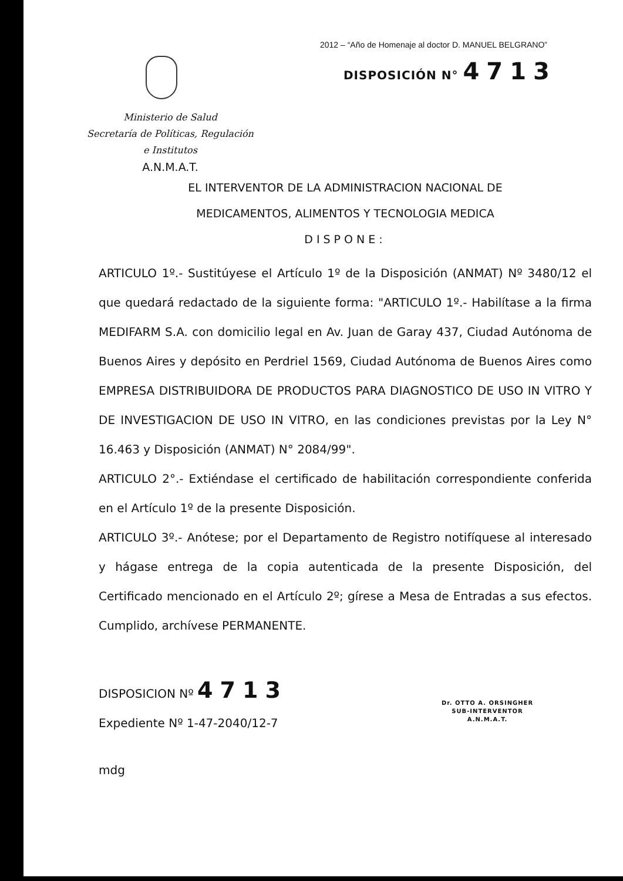2012 – “Año de Homenaje al doctor D. MANUEL BELGRANO”
DISPOSICIÓN N° 4713
Ministerio de Salud
Secretaría de Políticas, Regulación
e Institutos
A.N.M.A.T.
EL INTERVENTOR DE LA ADMINISTRACION NACIONAL DE
MEDICAMENTOS, ALIMENTOS Y TECNOLOGIA MEDICA
DISPONE:
ARTICULO 1º.- Sustitúyese el Artículo 1º de la Disposición (ANMAT) Nº 3480/12 el que quedará redactado de la siguiente forma: "ARTICULO 1º.- Habilítase a la firma MEDIFARM S.A. con domicilio legal en Av. Juan de Garay 437, Ciudad Autónoma de Buenos Aires y depósito en Perdriel 1569, Ciudad Autónoma de Buenos Aires como EMPRESA DISTRIBUIDORA DE PRODUCTOS PARA DIAGNOSTICO DE USO IN VITRO Y DE INVESTIGACION DE USO IN VITRO, en las condiciones previstas por la Ley N° 16.463 y Disposición (ANMAT) N° 2084/99".
ARTICULO 2°.- Extiéndase el certificado de habilitación correspondiente conferida en el Artículo 1º de la presente Disposición.
ARTICULO 3º.- Anótese; por el Departamento de Registro notifíquese al interesado y hágase entrega de la copia autenticada de la presente Disposición, del Certificado mencionado en el Artículo 2º; gírese a Mesa de Entradas a sus efectos. Cumplido, archívese PERMANENTE.
DISPOSICION Nº 4713
Expediente Nº 1-47-2040/12-7
mdg
Dr. OTTO A. ORSINGHER
SUB-INTERVENTOR
A.N.M.A.T.